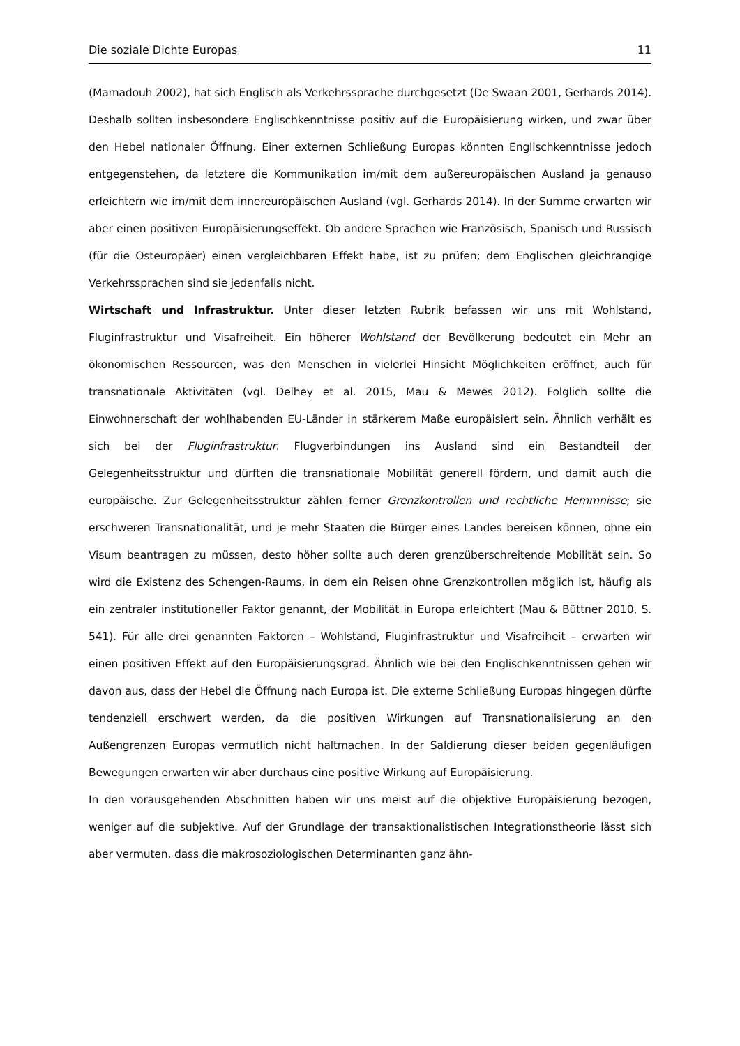Die soziale Dichte Europas 11
(Mamadouh 2002), hat sich Englisch als Verkehrssprache durchgesetzt (De Swaan 2001, Gerhards 2014). Deshalb sollten insbesondere Englischkenntnisse positiv auf die Europäisierung wirken, und zwar über den Hebel nationaler Öffnung. Einer externen Schließung Europas könnten Englischkenntnisse jedoch entgegenstehen, da letztere die Kommunikation im/mit dem außereuropäischen Ausland ja genauso erleichtern wie im/mit dem innereuropäischen Ausland (vgl. Gerhards 2014). In der Summe erwarten wir aber einen positiven Europäisierungseffekt. Ob andere Sprachen wie Französisch, Spanisch und Russisch (für die Osteuropäer) einen vergleichbaren Effekt habe, ist zu prüfen; dem Englischen gleichrangige Verkehrssprachen sind sie jedenfalls nicht.
Wirtschaft und Infrastruktur. Unter dieser letzten Rubrik befassen wir uns mit Wohlstand, Fluginfrastruktur und Visafreiheit. Ein höherer Wohlstand der Bevölkerung bedeutet ein Mehr an ökonomischen Ressourcen, was den Menschen in vielerlei Hinsicht Möglichkeiten eröffnet, auch für transnationale Aktivitäten (vgl. Delhey et al. 2015, Mau & Mewes 2012). Folglich sollte die Einwohnerschaft der wohlhabenden EU-Länder in stärkerem Maße europäisiert sein. Ähnlich verhält es sich bei der Fluginfrastruktur. Flugverbindungen ins Ausland sind ein Bestandteil der Gelegenheitsstruktur und dürften die transnationale Mobilität generell fördern, und damit auch die europäische. Zur Gelegenheitsstruktur zählen ferner Grenzkontrollen und rechtliche Hemmnisse; sie erschweren Transnationalität, und je mehr Staaten die Bürger eines Landes bereisen können, ohne ein Visum beantragen zu müssen, desto höher sollte auch deren grenzüberschreitende Mobilität sein. So wird die Existenz des Schengen-Raums, in dem ein Reisen ohne Grenzkontrollen möglich ist, häufig als ein zentraler institutioneller Faktor genannt, der Mobilität in Europa erleichtert (Mau & Büttner 2010, S. 541). Für alle drei genannten Faktoren – Wohlstand, Fluginfrastruktur und Visafreiheit – erwarten wir einen positiven Effekt auf den Europäisierungsgrad. Ähnlich wie bei den Englischkenntnissen gehen wir davon aus, dass der Hebel die Öffnung nach Europa ist. Die externe Schließung Europas hingegen dürfte tendenziell erschwert werden, da die positiven Wirkungen auf Transnationalisierung an den Außengrenzen Europas vermutlich nicht haltmachen. In der Saldierung dieser beiden gegenläufigen Bewegungen erwarten wir aber durchaus eine positive Wirkung auf Europäisierung.
In den vorausgehenden Abschnitten haben wir uns meist auf die objektive Europäisierung bezogen, weniger auf die subjektive. Auf der Grundlage der transaktionalistischen Integrationstheorie lässt sich aber vermuten, dass die makrosoziologischen Determinanten ganz ähn-